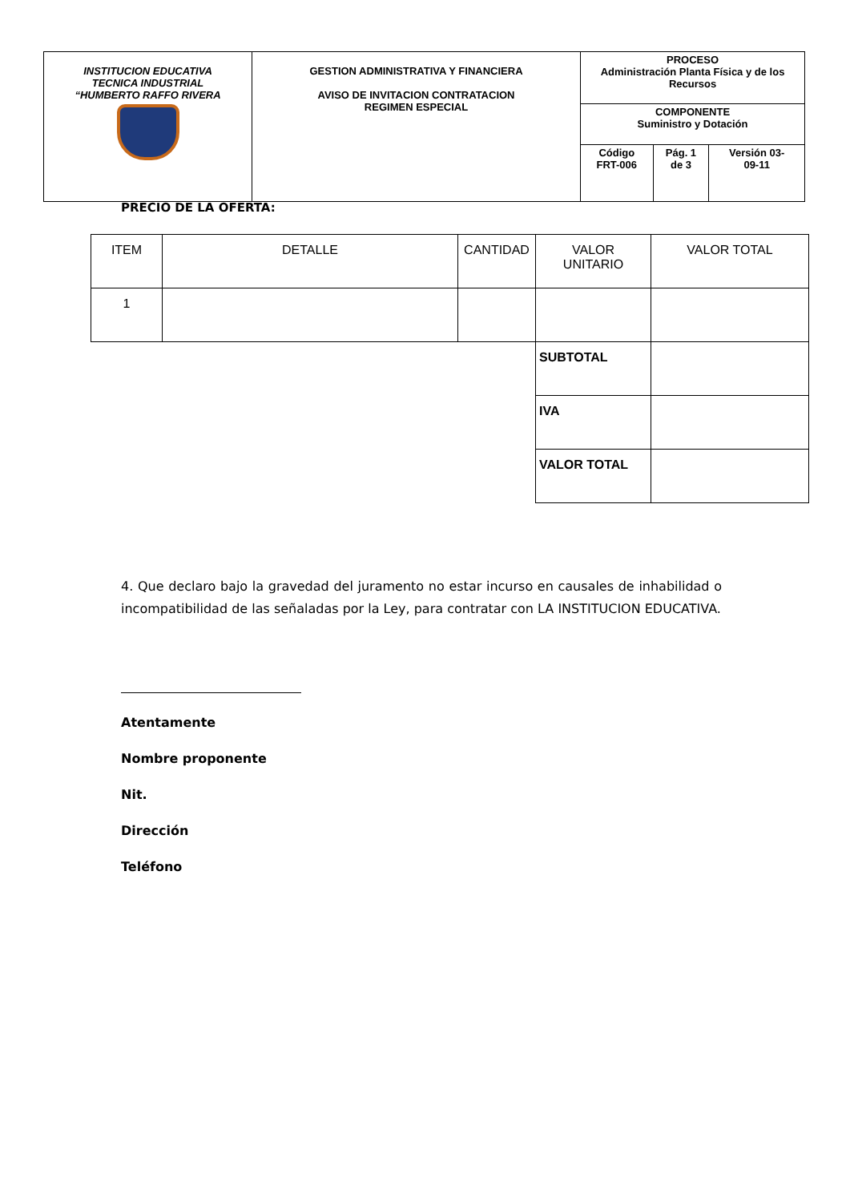| INSTITUCION EDUCATIVA TECNICA INDUSTRIAL “HUMBERTO RAFFO RIVERA | GESTION ADMINISTRATIVA Y FINANCIERA AVISO DE INVITACION CONTRATACION REGIMEN ESPECIAL | PROCESO Administración Planta Física y de los Recursos | | |
| | | COMPONENTE Suministro y Dotación | | |
| | | Código FRT-006 | Pág. 1 de 3 | Versión 03- 09-11 |
PRECIO DE LA OFERTA:
| ITEM | DETALLE | CANTIDAD | VALOR UNITARIO | VALOR TOTAL |
| 1 | | | | |
| | | | SUBTOTAL | |
| | | | IVA | |
| | | | VALOR TOTAL | |
4. Que declaro bajo la gravedad del juramento no estar incurso en causales de inhabilidad o incompatibilidad de las señaladas por la Ley, para contratar con LA INSTITUCION EDUCATIVA.
Atentamente
Nombre proponente
Nit.
Dirección
Teléfono